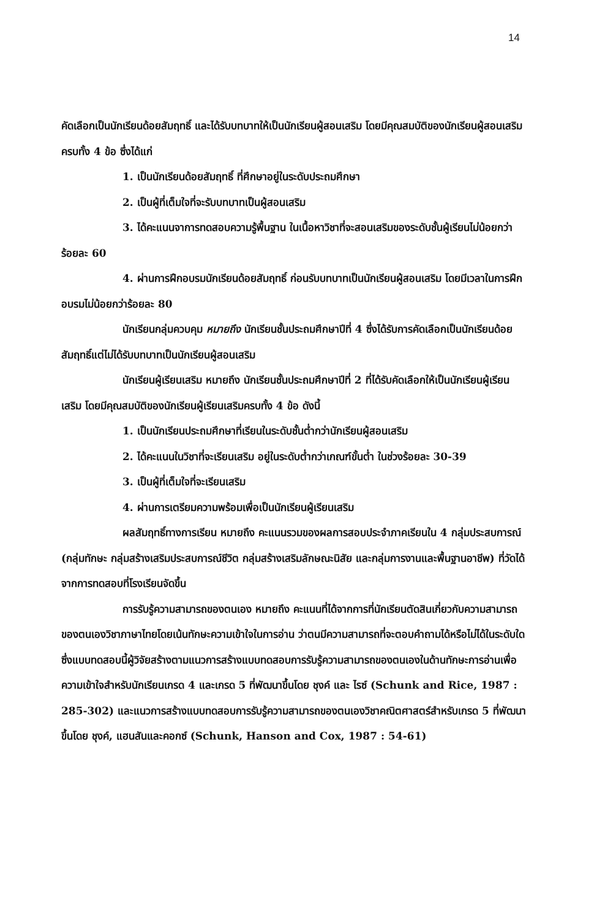14
คัดเลือกเป็นนักเรียนด้อยสัมฤทธิ์ และได้รับบทบาทให้เป็นนักเรียนผู้สอนเสริม โดยมีคุณสมบัติของนักเรียนผู้สอนเสริมครบทั้ง 4 ข้อ ซึ่งได้แก่
1. เป็นนักเรียนด้อยสัมฤทธิ์ ที่ศึกษาอยู่ในระดับประถมศึกษา
2. เป็นผู้ที่เต็มใจที่จะรับบทบาทเป็นผู้สอนเสริม
3. ได้คะแนนจาการทดสอบความรู้พื้นฐาน ในเนื้อหาวิชาที่จะสอนเสริมของระดับชั้นผู้เรียนไม่น้อยกว่าร้อยละ 60
4. ผ่านการฝึกอบรมนักเรียนด้อยสัมฤทธิ์ ก่อนรับบทบาทเป็นนักเรียนผู้สอนเสริม โดยมีเวลาในการฝึกอบรมไม่น้อยกว่าร้อยละ 80
นักเรียนกลุ่มควบคุม หมายถึง นักเรียนชั้นประถมศึกษาปีที่ 4 ซึ่งได้รับการคัดเลือกเป็นนักเรียนด้อยสัมฤทธิ์แต่ไม่ได้รับบทบาทเป็นนักเรียนผู้สอนเสริม
นักเรียนผู้เรียนเสริม หมายถึง นักเรียนชั้นประถมศึกษาปีที่ 2 ที่ได้รับคัดเลือกให้เป็นนักเรียนผู้เรียนเสริม โดยมีคุณสมบัติของนักเรียนผู้เรียนเสริมครบทั้ง 4 ข้อ ดังนี้
1. เป็นนักเรียนประถมศึกษาที่เรียนในระดับชั้นต่ำกว่านักเรียนผู้สอนเสริม
2. ได้คะแนนในวิชาที่จะเรียนเสริม อยู่ในระดับต่ำกว่าเกณฑ์ขั้นต่ำ ในช่วงร้อยละ 30-39
3. เป็นผู้ที่เต็มใจที่จะเรียนเสริม
4. ผ่านการเตรียมความพร้อมเพื่อเป็นนักเรียนผู้เรียนเสริม
ผลสัมฤทธิ์ทางการเรียน หมายถึง คะแนนรวมของผลการสอบประจำภาคเรียนใน 4 กลุ่มประสบการณ์ (กลุ่มทักษะ กลุ่มสร้างเสริมประสบการณ์ชีวิต กลุ่มสร้างเสริมลักษณะนิสัย และกลุ่มการงานและพื้นฐานอาชีพ) ที่วัดได้จากการทดสอบที่โรงเรียนจัดขึ้น
การรับรู้ความสามารถของตนเอง หมายถึง คะแนนที่ได้จากการที่นักเรียนตัดสินเกี่ยวกับความสามารถของตนเองวิชาภาษาไทยโดยเน้นทักษะความเข้าใจในการอ่าน ว่าตนมีความสามารถที่จะตอบคำถามได้หรือไม่ได้ในระดับใด ซึ่งแบบทดสอบนี้ผู้วิจัยสร้างตามแนวการสร้างแบบทดสอบการรับรู้ความสามารถของตนเองในด้านทักษะการอ่านเพื่อความเข้าใจสำหรับนักเรียนเกรด 4 และเกรด 5 ที่พัฒนาขึ้นโดย ชุงค์ และ ไรซ์ (Schunk and Rice, 1987 : 285-302) และแนวการสร้างแบบทดสอบการรับรู้ความสามารถของตนเองวิชาคณิตศาสตร์สำหรับเกรด 5 ที่พัฒนาขึ้นโดย ชุงค์, แฮนสันและคอกซ์ (Schunk, Hanson and Cox, 1987 : 54-61)